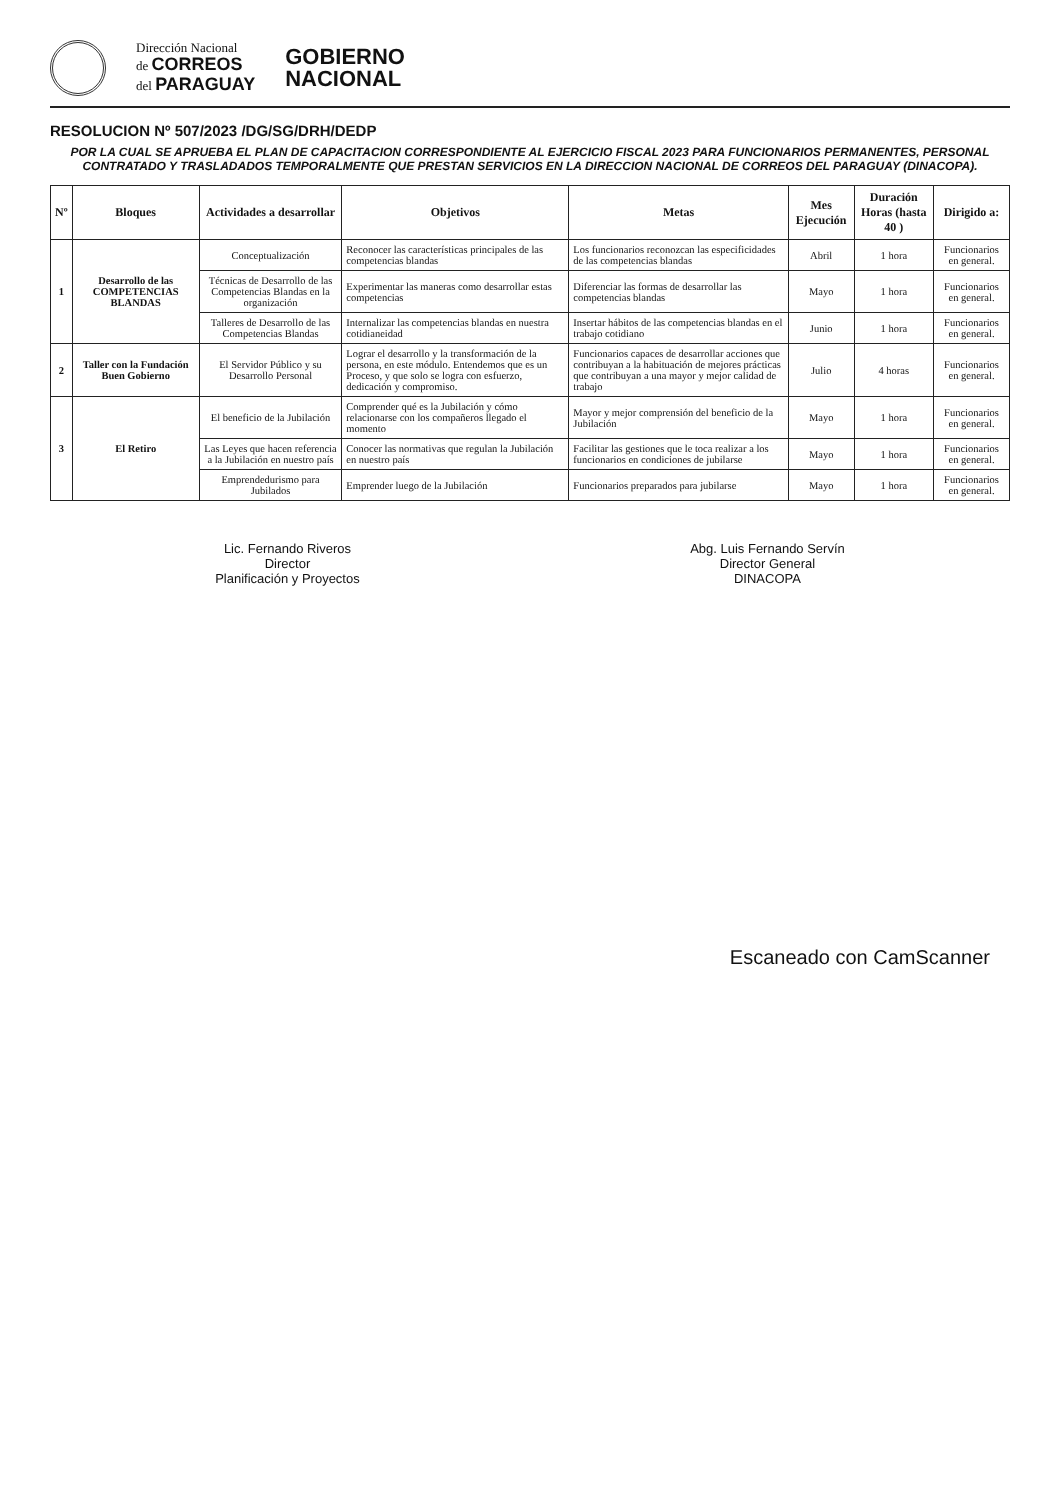Dirección Nacional
de CORREOS
del PARAGUAY
GOBIERNO
NACIONAL
RESOLUCION Nº 507/2023 /DG/SG/DRH/DEDP
POR LA CUAL SE APRUEBA EL PLAN DE CAPACITACION CORRESPONDIENTE AL EJERCICIO FISCAL 2023 PARA FUNCIONARIOS PERMANENTES, PERSONAL CONTRATADO Y TRASLADADOS TEMPORALMENTE QUE PRESTAN SERVICIOS EN LA DIRECCION NACIONAL DE CORREOS DEL PARAGUAY (DINACOPA).
| Nº | Bloques | Actividades a desarrollar | Objetivos | Metas | Mes Ejecución | Duración Horas (hasta 40 ) | Dirigido a: |
| --- | --- | --- | --- | --- | --- | --- | --- |
| 1 | Desarrollo de las COMPETENCIAS BLANDAS | Conceptualización | Reconocer las características principales de las competencias blandas | Los funcionarios reconozcan las especificidades de las competencias blandas | Abril | 1 hora | Funcionarios en general. |
| | | Técnicas de Desarrollo de las Competencias Blandas en la organización | Experimentar las maneras como desarrollar estas competencias | Diferenciar las formas de desarrollar las competencias blandas | Mayo | 1 hora | Funcionarios en general. |
| | | Talleres de Desarrollo de las Competencias Blandas | Internalizar las competencias blandas en nuestra cotidianeidad | Insertar hábitos de las competencias blandas en el trabajo cotidiano | Junio | 1 hora | Funcionarios en general. |
| 2 | Taller con la Fundación Buen Gobierno | El Servidor Público y su Desarrollo Personal | Lograr el desarrollo y la transformación de la persona, en este módulo. Entendemos que es un Proceso, y que solo se logra con esfuerzo, dedicación y compromiso. | Funcionarios capaces de desarrollar acciones que contribuyan a la habituación de mejores prácticas que contribuyan a una mayor y mejor calidad de trabajo | Julio | 4 horas | Funcionarios en general. |
| 3 | El Retiro | El beneficio de la Jubilación | Comprender qué es la Jubilación y cómo relacionarse con los compañeros llegado el momento | Mayor y mejor comprensión del beneficio de la Jubilación | Mayo | 1 hora | Funcionarios en general. |
| | | Las Leyes que hacen referencia a la Jubilación en nuestro país | Conocer las normativas que regulan la Jubilación en nuestro país | Facilitar las gestiones que le toca realizar a los funcionarios en condiciones de jubilarse | Mayo | 1 hora | Funcionarios en general. |
| | | Emprendedurismo para Jubilados | Emprender luego de la Jubilación | Funcionarios preparados para jubilarse | Mayo | 1 hora | Funcionarios en general. |
Lic. Fernando Riveros
Director
Planificación y Proyectos
Abg. Luis Fernando Servín
Director General
DINACOPA
Escaneado con CamScanner